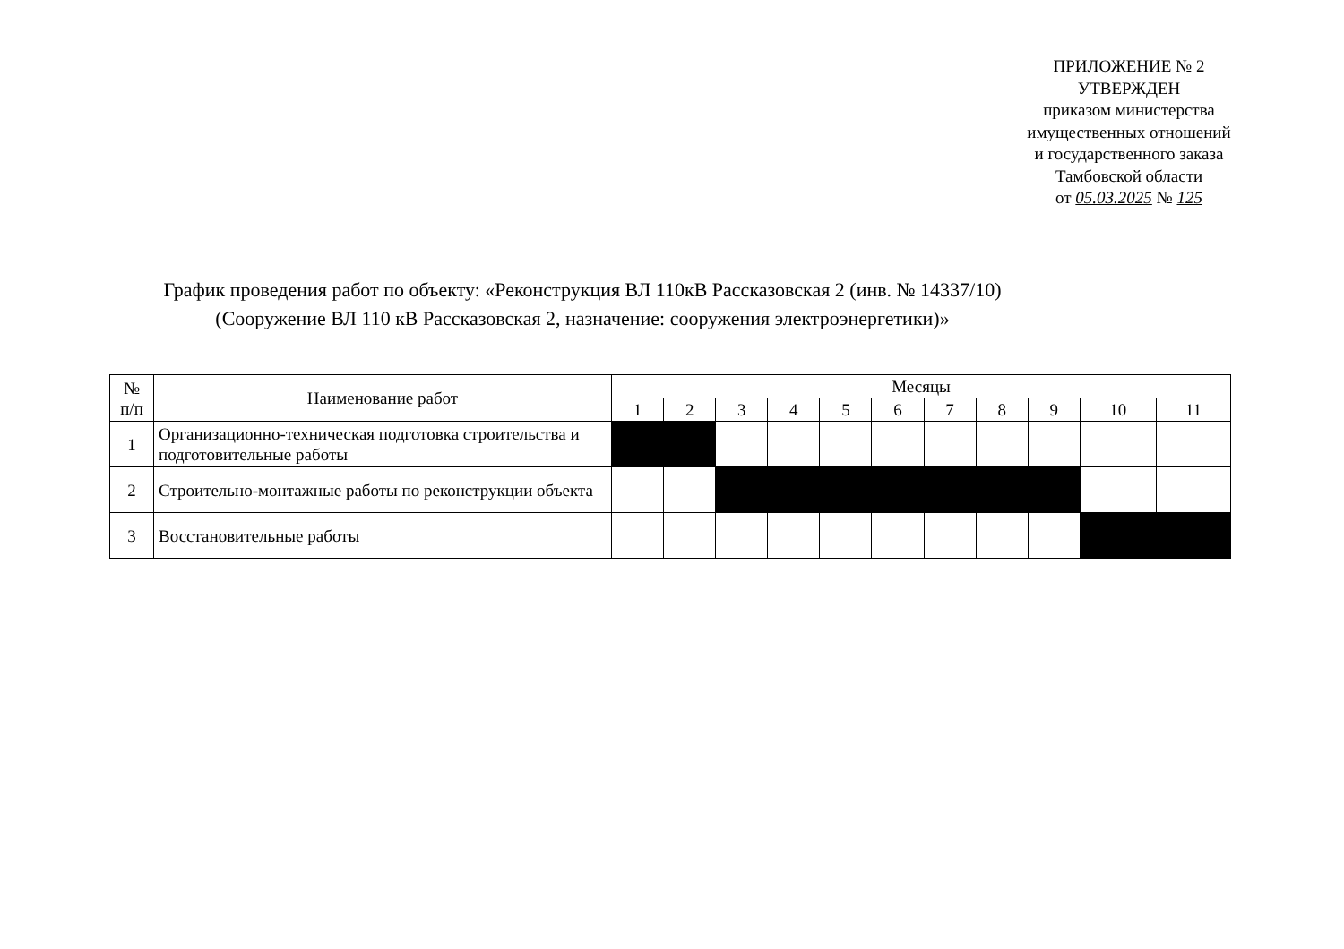ПРИЛОЖЕНИЕ № 2
УТВЕРЖДЕН
приказом министерства
имущественных отношений
и государственного заказа
Тамбовской области
от 05.03.2025 № 125
График проведения работ по объекту: «Реконструкция ВЛ 110кВ Рассказовская 2 (инв. № 14337/10)
(Сооружение ВЛ 110 кВ Рассказовская 2, назначение: сооружения электроэнергетики)»
| № п/п | Наименование работ | Месяцы | | | | | | | | | | |
| --- | --- | --- | --- | --- | --- | --- | --- | --- | --- | --- | --- | --- |
| | | 1 | 2 | 3 | 4 | 5 | 6 | 7 | 8 | 9 | 10 | 11 |
| 1 | Организационно-техническая подготовка строительства и подготовительные работы | | | | | | | | | | | |
| 2 | Строительно-монтажные работы по реконструкции объекта | | | | | | | | | | | |
| 3 | Восстановительные работы | | | | | | | | | | | |